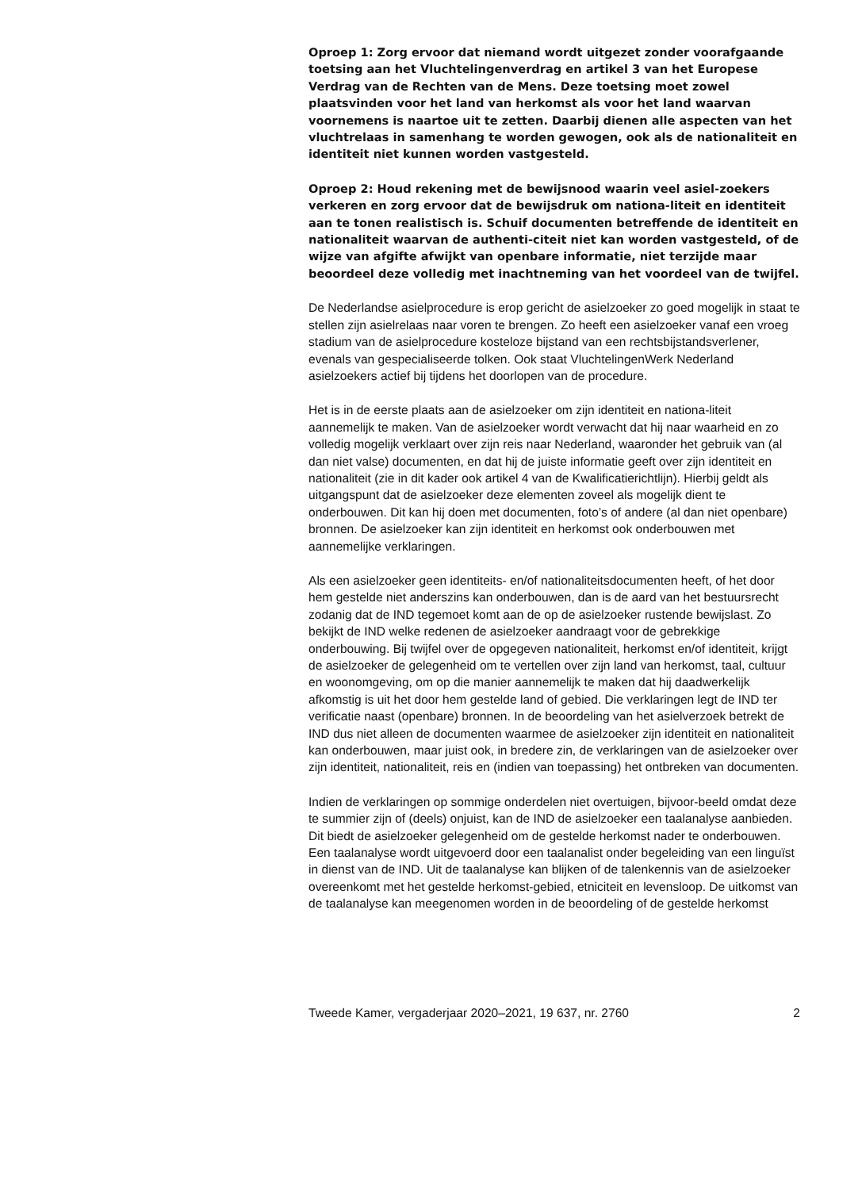Oproep 1: Zorg ervoor dat niemand wordt uitgezet zonder voorafgaande toetsing aan het Vluchtelingenverdrag en artikel 3 van het Europese Verdrag van de Rechten van de Mens. Deze toetsing moet zowel plaatsvinden voor het land van herkomst als voor het land waarvan voornemens is naartoe uit te zetten. Daarbij dienen alle aspecten van het vluchtrelaas in samenhang te worden gewogen, ook als de nationaliteit en identiteit niet kunnen worden vastgesteld.
Oproep 2: Houd rekening met de bewijsnood waarin veel asiel-zoekers verkeren en zorg ervoor dat de bewijsdruk om nationa-liteit en identiteit aan te tonen realistisch is. Schuif documenten betreffende de identiteit en nationaliteit waarvan de authenti-citeit niet kan worden vastgesteld, of de wijze van afgifte afwijkt van openbare informatie, niet terzijde maar beoordeel deze volledig met inachtneming van het voordeel van de twijfel.
De Nederlandse asielprocedure is erop gericht de asielzoeker zo goed mogelijk in staat te stellen zijn asielrelaas naar voren te brengen. Zo heeft een asielzoeker vanaf een vroeg stadium van de asielprocedure kosteloze bijstand van een rechtsbijstandsverlener, evenals van gespecialiseerde tolken. Ook staat VluchtelingenWerk Nederland asielzoekers actief bij tijdens het doorlopen van de procedure.
Het is in de eerste plaats aan de asielzoeker om zijn identiteit en nationa-liteit aannemelijk te maken. Van de asielzoeker wordt verwacht dat hij naar waarheid en zo volledig mogelijk verklaart over zijn reis naar Nederland, waaronder het gebruik van (al dan niet valse) documenten, en dat hij de juiste informatie geeft over zijn identiteit en nationaliteit (zie in dit kader ook artikel 4 van de Kwalificatierichtlijn). Hierbij geldt als uitgangspunt dat de asielzoeker deze elementen zoveel als mogelijk dient te onderbouwen. Dit kan hij doen met documenten, foto’s of andere (al dan niet openbare) bronnen. De asielzoeker kan zijn identiteit en herkomst ook onderbouwen met aannemelijke verklaringen.
Als een asielzoeker geen identiteits- en/of nationaliteitsdocumenten heeft, of het door hem gestelde niet anderszins kan onderbouwen, dan is de aard van het bestuursrecht zodanig dat de IND tegemoet komt aan de op de asielzoeker rustende bewijslast. Zo bekijkt de IND welke redenen de asielzoeker aandraagt voor de gebrekkige onderbouwing. Bij twijfel over de opgegeven nationaliteit, herkomst en/of identiteit, krijgt de asielzoeker de gelegenheid om te vertellen over zijn land van herkomst, taal, cultuur en woonomgeving, om op die manier aannemelijk te maken dat hij daadwerkelijk afkomstig is uit het door hem gestelde land of gebied. Die verklaringen legt de IND ter verificatie naast (openbare) bronnen. In de beoordeling van het asielverzoek betrekt de IND dus niet alleen de documenten waarmee de asielzoeker zijn identiteit en nationaliteit kan onderbouwen, maar juist ook, in bredere zin, de verklaringen van de asielzoeker over zijn identiteit, nationaliteit, reis en (indien van toepassing) het ontbreken van documenten.
Indien de verklaringen op sommige onderdelen niet overtuigen, bijvoor-beeld omdat deze te summier zijn of (deels) onjuist, kan de IND de asielzoeker een taalanalyse aanbieden. Dit biedt de asielzoeker gelegenheid om de gestelde herkomst nader te onderbouwen. Een taalanalyse wordt uitgevoerd door een taalanalist onder begeleiding van een linguïst in dienst van de IND. Uit de taalanalyse kan blijken of de talenkennis van de asielzoeker overeenkomt met het gestelde herkomst-gebied, etniciteit en levensloop. De uitkomst van de taalanalyse kan meegenomen worden in de beoordeling of de gestelde herkomst
Tweede Kamer, vergaderjaar 2020–2021, 19 637, nr. 2760 2